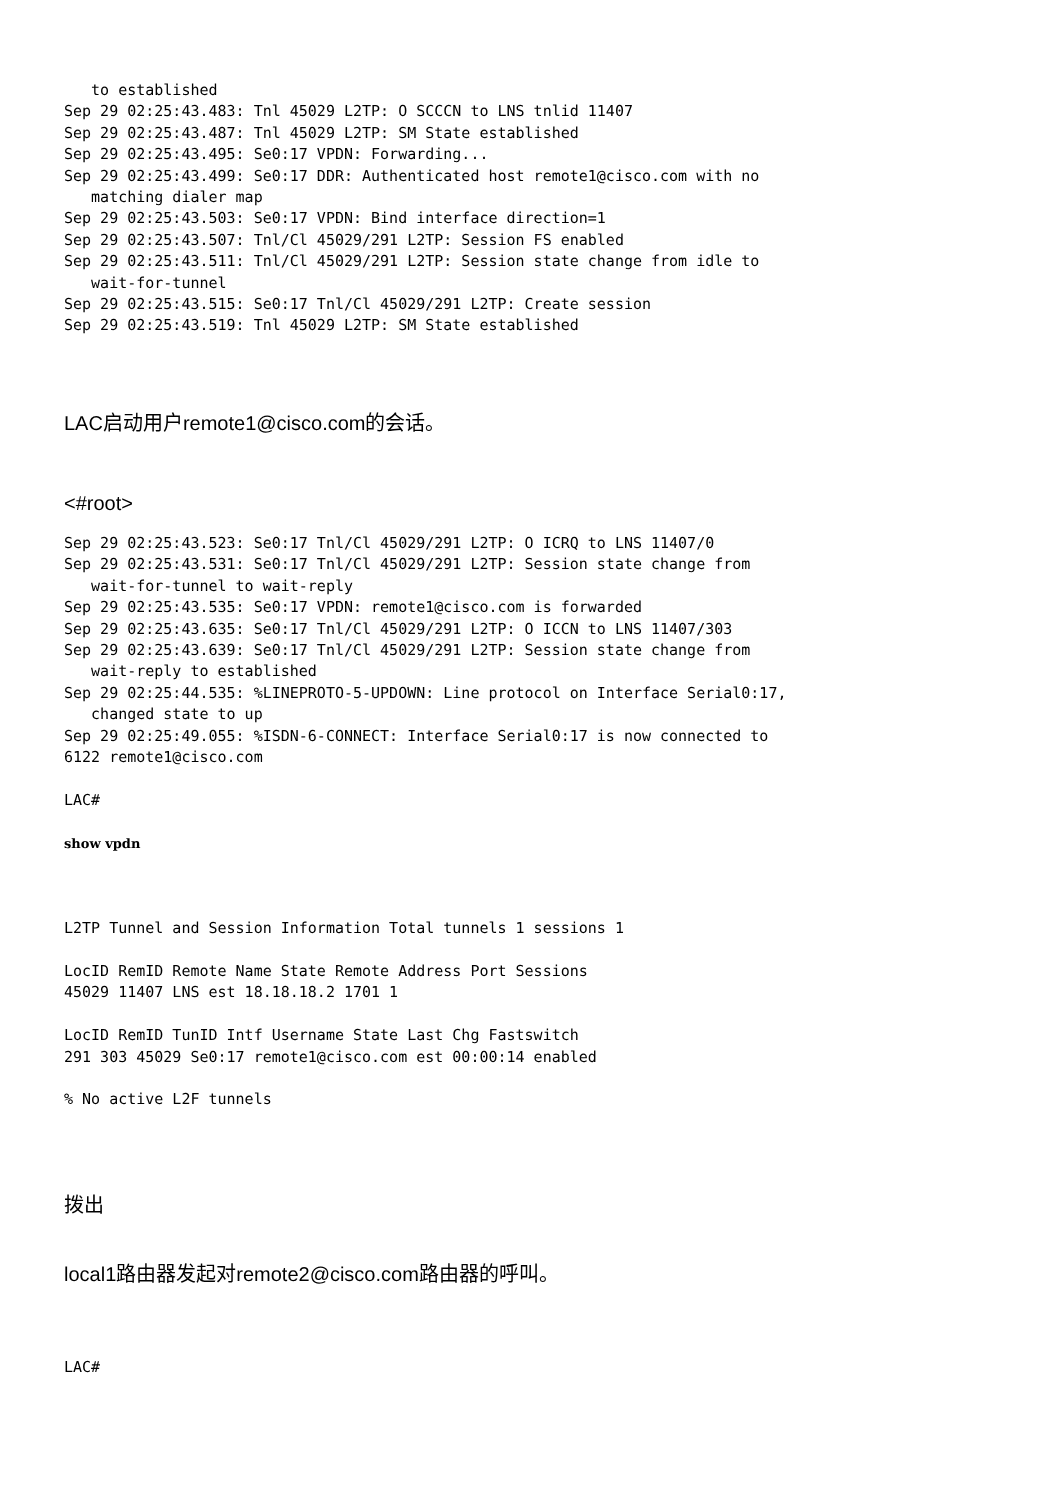to established
Sep 29 02:25:43.483: Tnl 45029 L2TP: O SCCCN to LNS tnlid 11407
Sep 29 02:25:43.487: Tnl 45029 L2TP: SM State established
Sep 29 02:25:43.495: Se0:17 VPDN: Forwarding...
Sep 29 02:25:43.499: Se0:17 DDR: Authenticated host remote1@cisco.com with no
   matching dialer map
Sep 29 02:25:43.503: Se0:17 VPDN: Bind interface direction=1
Sep 29 02:25:43.507: Tnl/Cl 45029/291 L2TP: Session FS enabled
Sep 29 02:25:43.511: Tnl/Cl 45029/291 L2TP: Session state change from idle to
   wait-for-tunnel
Sep 29 02:25:43.515: Se0:17 Tnl/Cl 45029/291 L2TP: Create session
Sep 29 02:25:43.519: Tnl 45029 L2TP: SM State established
LAC启动用户remote1@cisco.com的会话。
<#root>
Sep 29 02:25:43.523: Se0:17 Tnl/Cl 45029/291 L2TP: O ICRQ to LNS 11407/0
Sep 29 02:25:43.531: Se0:17 Tnl/Cl 45029/291 L2TP: Session state change from
   wait-for-tunnel to wait-reply
Sep 29 02:25:43.535: Se0:17 VPDN: remote1@cisco.com is forwarded
Sep 29 02:25:43.635: Se0:17 Tnl/Cl 45029/291 L2TP: O ICCN to LNS 11407/303
Sep 29 02:25:43.639: Se0:17 Tnl/Cl 45029/291 L2TP: Session state change from
   wait-reply to established
Sep 29 02:25:44.535: %LINEPROTO-5-UPDOWN: Line protocol on Interface Serial0:17,
   changed state to up
Sep 29 02:25:49.055: %ISDN-6-CONNECT: Interface Serial0:17 is now connected to
6122 remote1@cisco.com

LAC#

show vpdn



L2TP Tunnel and Session Information Total tunnels 1 sessions 1

LocID RemID Remote Name State Remote Address Port Sessions
45029 11407 LNS est 18.18.18.2 1701 1

LocID RemID TunID Intf Username State Last Chg Fastswitch
291 303 45029 Se0:17 remote1@cisco.com est 00:00:14 enabled

% No active L2F tunnels
拨出
local1路由器发起对remote2@cisco.com路由器的呼叫。
LAC#